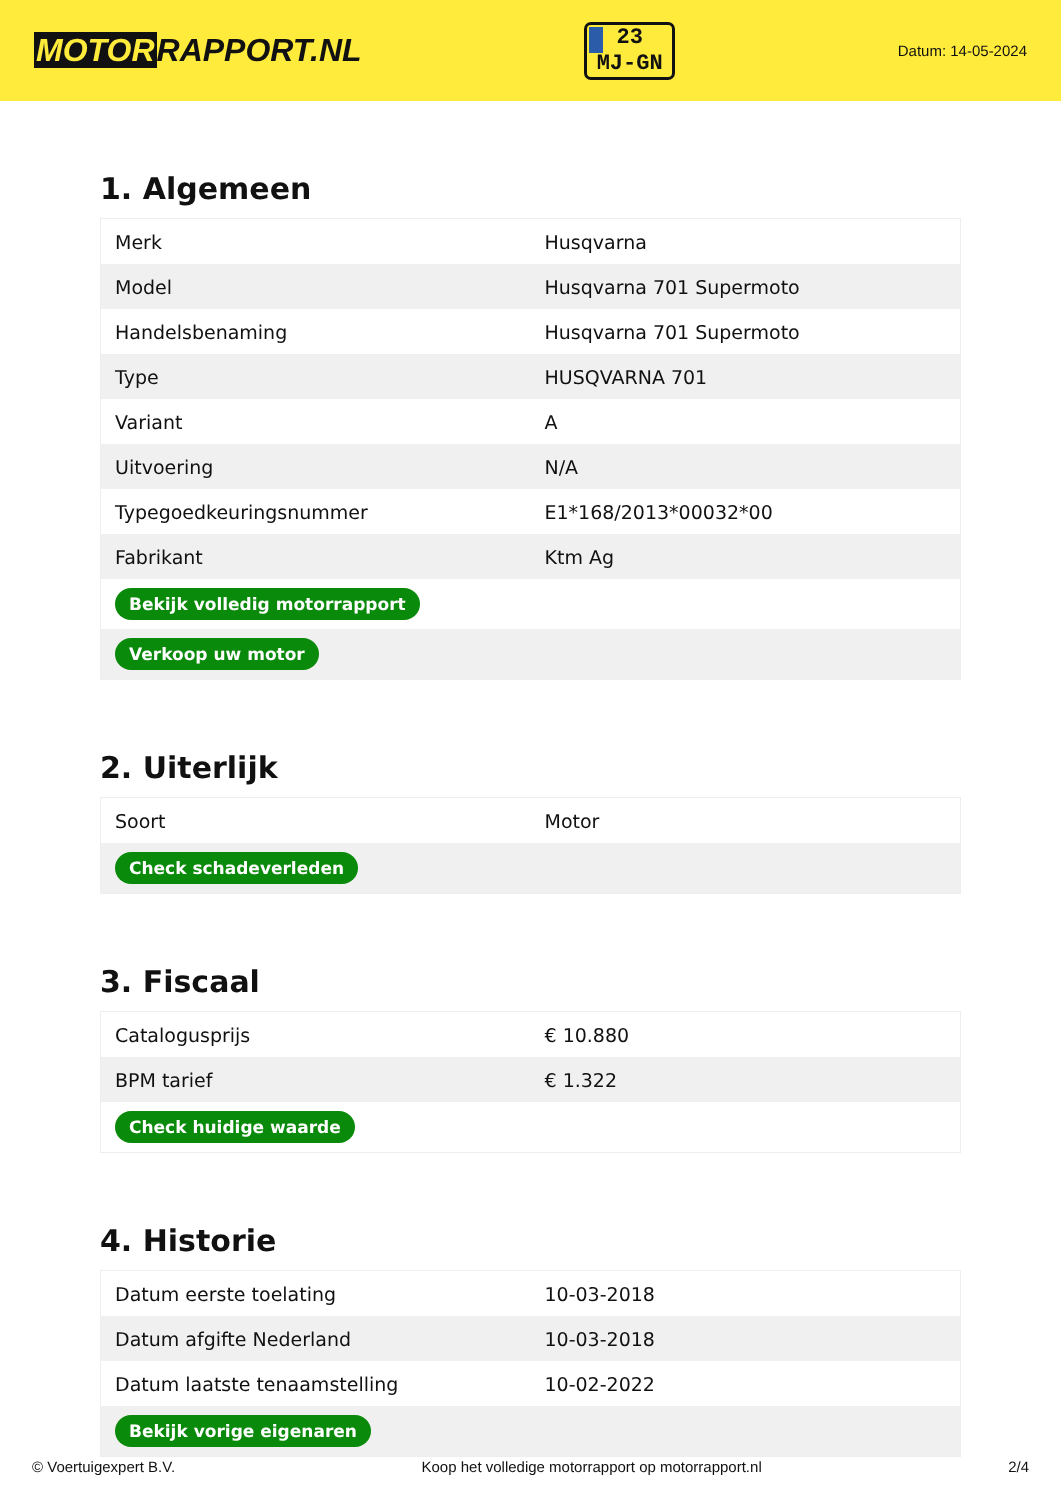MOTORRAPPORT.NL
23
MJ-GN
Datum: 14-05-2024
1. Algemeen
| Merk | Husqvarna |
| Model | Husqvarna 701 Supermoto |
| Handelsbenaming | Husqvarna 701 Supermoto |
| Type | HUSQVARNA 701 |
| Variant | A |
| Uitvoering | N/A |
| Typegoedkeuringsnummer | E1*168/2013*00032*00 |
| Fabrikant | Ktm Ag |
| Bekijk volledig motorrapport | |
| Verkoop uw motor | |
2. Uiterlijk
| Soort | Motor |
| Check schadeverleden | |
3. Fiscaal
| Catalogusprijs | € 10.880 |
| BPM tarief | € 1.322 |
| Check huidige waarde | |
4. Historie
| Datum eerste toelating | 10-03-2018 |
| Datum afgifte Nederland | 10-03-2018 |
| Datum laatste tenaamstelling | 10-02-2022 |
| Bekijk vorige eigenaren | |
© Voertuigexpert B.V. Koop het volledige motorrapport op motorrapport.nl 2/4